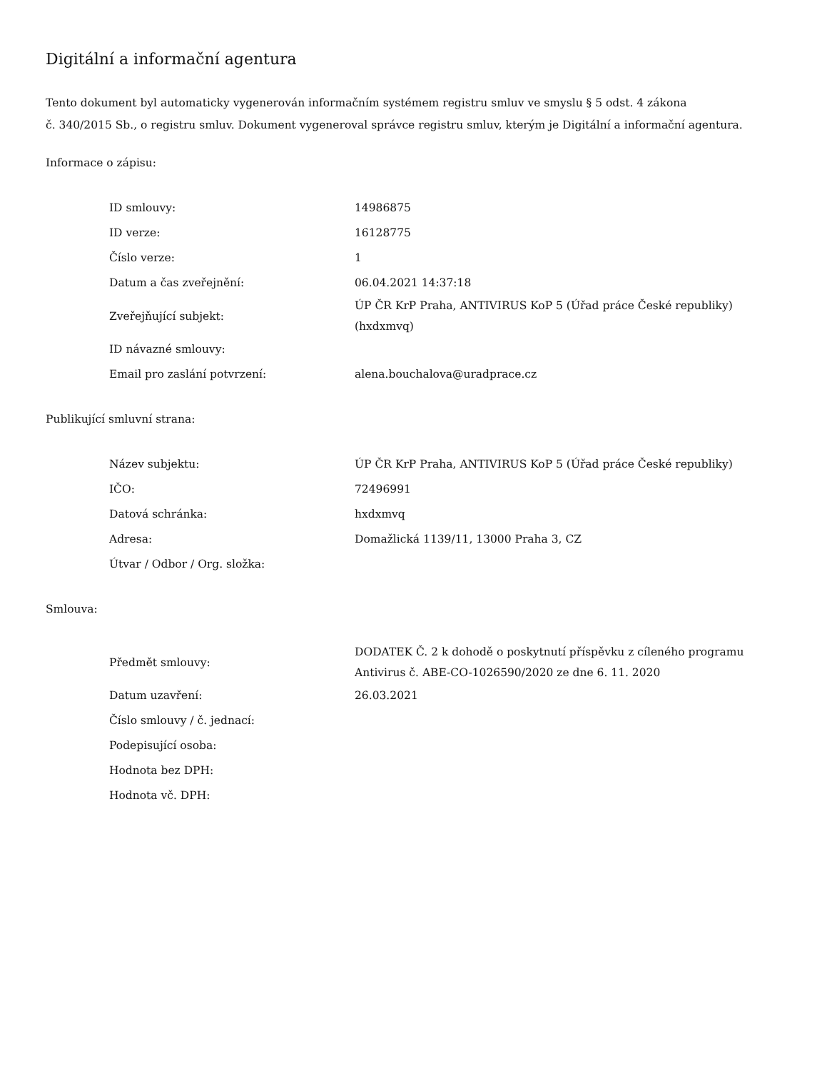Digitální a informační agentura
Tento dokument byl automaticky vygenerován informačním systémem registru smluv ve smyslu § 5 odst. 4 zákona
č. 340/2015 Sb., o registru smluv. Dokument vygeneroval správce registru smluv, kterým je Digitální a informační agentura.
Informace o zápisu:
| ID smlouvy: | 14986875 |
| ID verze: | 16128775 |
| Číslo verze: | 1 |
| Datum a čas zveřejnění: | 06.04.2021 14:37:18 |
| Zveřejňující subjekt: | ÚP ČR KrP Praha, ANTIVIRUS KoP 5 (Úřad práce České republiky) (hxdxmvq) |
| ID návazné smlouvy: | |
| Email pro zaslání potvrzení: | alena.bouchalova@uradprace.cz |
Publikující smluvní strana:
| Název subjektu: | ÚP ČR KrP Praha, ANTIVIRUS KoP 5 (Úřad práce České republiky) |
| IČO: | 72496991 |
| Datová schránka: | hxdxmvq |
| Adresa: | Domažlická 1139/11, 13000 Praha 3, CZ |
| Útvar / Odbor / Org. složka: | |
Smlouva:
| Předmět smlouvy: | DODATEK Č. 2 k dohodě o poskytnutí příspěvku z cíleného programu Antivirus č. ABE-CO-1026590/2020 ze dne 6. 11. 2020 |
| Datum uzavření: | 26.03.2021 |
| Číslo smlouvy / č. jednací: | |
| Podepisující osoba: | |
| Hodnota bez DPH: | |
| Hodnota vč. DPH: | |